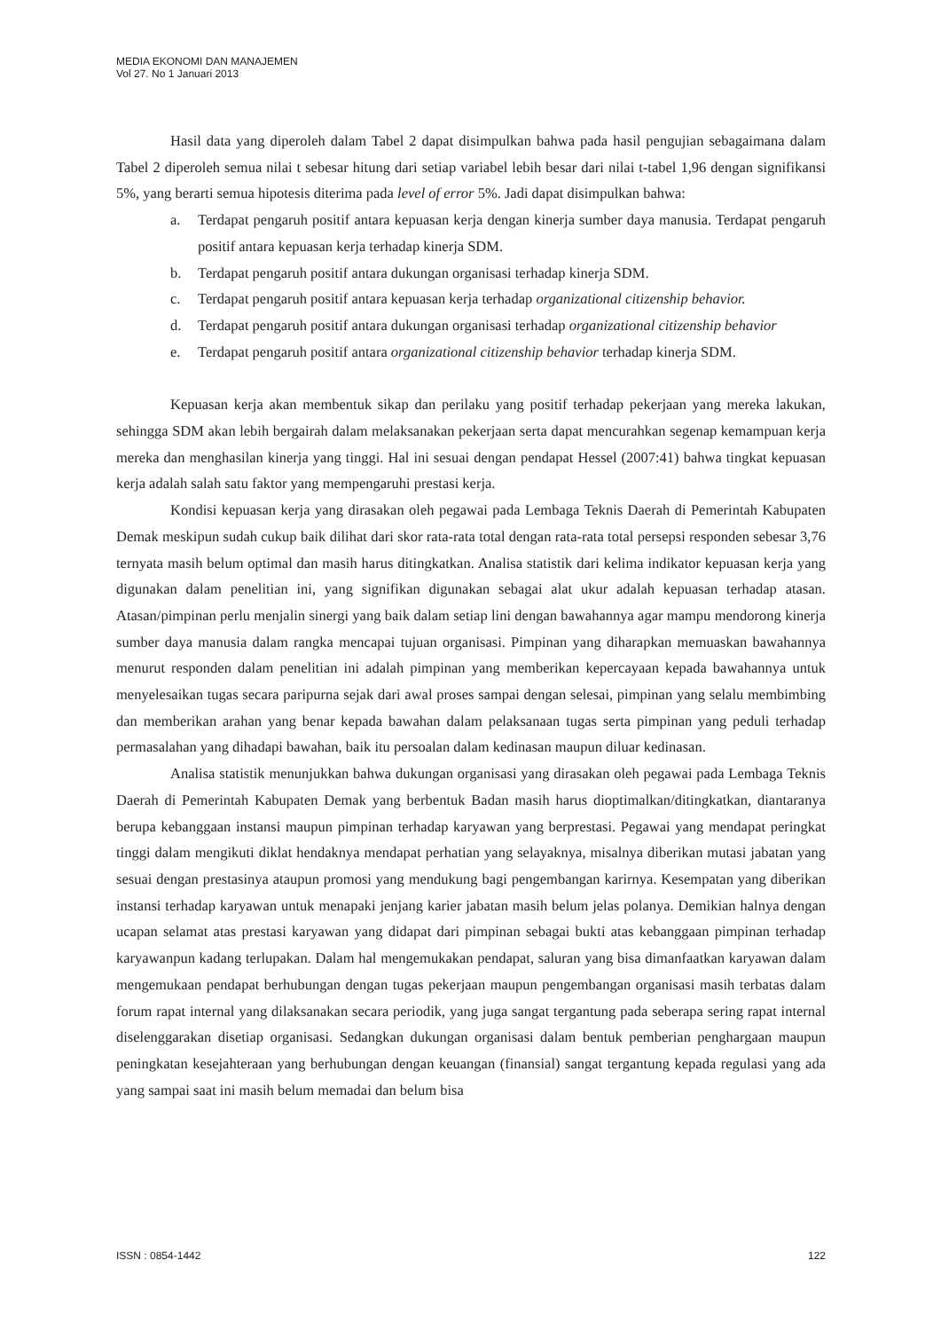MEDIA EKONOMI DAN MANAJEMEN
Vol 27. No 1 Januari 2013
Hasil data yang diperoleh dalam Tabel 2 dapat disimpulkan bahwa pada hasil pengujian sebagaimana dalam Tabel 2 diperoleh semua nilai t sebesar hitung dari setiap variabel lebih besar dari nilai t-tabel 1,96 dengan signifikansi 5%, yang berarti semua hipotesis diterima pada level of error 5%. Jadi dapat disimpulkan bahwa:
a. Terdapat pengaruh positif antara kepuasan kerja dengan kinerja sumber daya manusia. Terdapat pengaruh positif antara kepuasan kerja terhadap kinerja SDM.
b. Terdapat pengaruh positif antara dukungan organisasi terhadap kinerja SDM.
c. Terdapat pengaruh positif antara kepuasan kerja terhadap organizational citizenship behavior.
d. Terdapat pengaruh positif antara dukungan organisasi terhadap organizational citizenship behavior
e. Terdapat pengaruh positif antara organizational citizenship behavior terhadap kinerja SDM.
Kepuasan kerja akan membentuk sikap dan perilaku yang positif terhadap pekerjaan yang mereka lakukan, sehingga SDM akan lebih bergairah dalam melaksanakan pekerjaan serta dapat mencurahkan segenap kemampuan kerja mereka dan menghasilan kinerja yang tinggi. Hal ini sesuai dengan pendapat Hessel (2007:41) bahwa tingkat kepuasan kerja adalah salah satu faktor yang mempengaruhi prestasi kerja.
Kondisi kepuasan kerja yang dirasakan oleh pegawai pada Lembaga Teknis Daerah di Pemerintah Kabupaten Demak meskipun sudah cukup baik dilihat dari skor rata-rata total dengan rata-rata total persepsi responden sebesar 3,76 ternyata masih belum optimal dan masih harus ditingkatkan. Analisa statistik dari kelima indikator kepuasan kerja yang digunakan dalam penelitian ini, yang signifikan digunakan sebagai alat ukur adalah kepuasan terhadap atasan. Atasan/pimpinan perlu menjalin sinergi yang baik dalam setiap lini dengan bawahannya agar mampu mendorong kinerja sumber daya manusia dalam rangka mencapai tujuan organisasi. Pimpinan yang diharapkan memuaskan bawahannya menurut responden dalam penelitian ini adalah pimpinan yang memberikan kepercayaan kepada bawahannya untuk menyelesaikan tugas secara paripurna sejak dari awal proses sampai dengan selesai, pimpinan yang selalu membimbing dan memberikan arahan yang benar kepada bawahan dalam pelaksanaan tugas serta pimpinan yang peduli terhadap permasalahan yang dihadapi bawahan, baik itu persoalan dalam kedinasan maupun diluar kedinasan.
Analisa statistik menunjukkan bahwa dukungan organisasi yang dirasakan oleh pegawai pada Lembaga Teknis Daerah di Pemerintah Kabupaten Demak yang berbentuk Badan masih harus dioptimalkan/ditingkatkan, diantaranya berupa kebanggaan instansi maupun pimpinan terhadap karyawan yang berprestasi. Pegawai yang mendapat peringkat tinggi dalam mengikuti diklat hendaknya mendapat perhatian yang selayaknya, misalnya diberikan mutasi jabatan yang sesuai dengan prestasinya ataupun promosi yang mendukung bagi pengembangan karirnya. Kesempatan yang diberikan instansi terhadap karyawan untuk menapaki jenjang karier jabatan masih belum jelas polanya. Demikian halnya dengan ucapan selamat atas prestasi karyawan yang didapat dari pimpinan sebagai bukti atas kebanggaan pimpinan terhadap karyawanpun kadang terlupakan. Dalam hal mengemukakan pendapat, saluran yang bisa dimanfaatkan karyawan dalam mengemukaan pendapat berhubungan dengan tugas pekerjaan maupun pengembangan organisasi masih terbatas dalam forum rapat internal yang dilaksanakan secara periodik, yang juga sangat tergantung pada seberapa sering rapat internal diselenggarakan disetiap organisasi. Sedangkan dukungan organisasi dalam bentuk pemberian penghargaan maupun peningkatan kesejahteraan yang berhubungan dengan keuangan (finansial) sangat tergantung kepada regulasi yang ada yang sampai saat ini masih belum memadai dan belum bisa
ISSN : 0854-1442 122